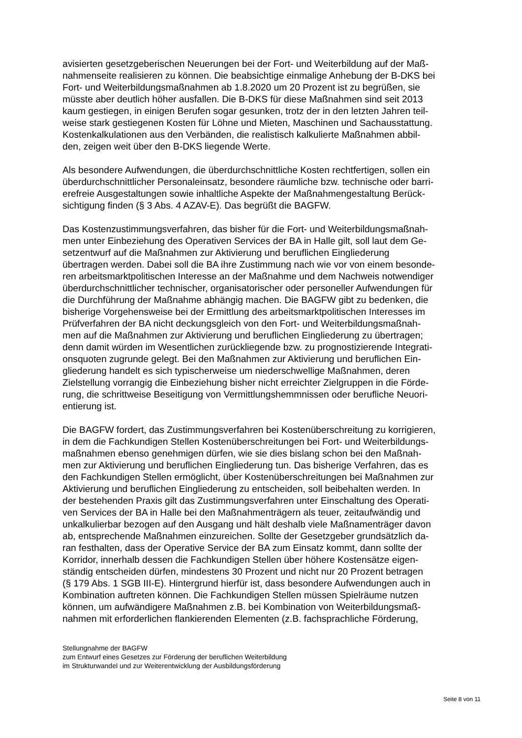avisierten gesetzgeberischen Neuerungen bei der Fort- und Weiterbildung auf der Maß-
nahmenseite realisieren zu können. Die beabsichtige einmalige Anhebung der B-DKS bei
Fort- und Weiterbildungsmaßnahmen ab 1.8.2020 um 20 Prozent ist zu begrüßen, sie
müsste aber deutlich höher ausfallen. Die B-DKS für diese Maßnahmen sind seit 2013
kaum gestiegen, in einigen Berufen sogar gesunken, trotz der in den letzten Jahren teil-
weise stark gestiegenen Kosten für Löhne und Mieten, Maschinen und Sachausstattung.
Kostenkalkulationen aus den Verbänden, die realistisch kalkulierte Maßnahmen abbil-
den, zeigen weit über den B-DKS liegende Werte.
Als besondere Aufwendungen, die überdurchschnittliche Kosten rechtfertigen, sollen ein
überdurchschnittlicher Personaleinsatz, besondere räumliche bzw. technische oder barri-
erefreie Ausgestaltungen sowie inhaltliche Aspekte der Maßnahmengestaltung Berück-
sichtigung finden (§ 3 Abs. 4 AZAV-E). Das begrüßt die BAGFW.
Das Kostenzustimmungsverfahren, das bisher für die Fort- und Weiterbildungsmaßnah-
men unter Einbeziehung des Operativen Services der BA in Halle gilt, soll laut dem Ge-
setzentwurf auf die Maßnahmen zur Aktivierung und beruflichen Eingliederung
übertragen werden. Dabei soll die BA ihre Zustimmung nach wie vor von einem besonde-
ren arbeitsmarktpolitischen Interesse an der Maßnahme und dem Nachweis notwendiger
überdurchschnittlicher technischer, organisatorischer oder personeller Aufwendungen für
die Durchführung der Maßnahme abhängig machen. Die BAGFW gibt zu bedenken, die
bisherige Vorgehensweise bei der Ermittlung des arbeitsmarktpolitischen Interesses im
Prüfverfahren der BA nicht deckungsgleich von den Fort- und Weiterbildungsmaßnah-
men auf die Maßnahmen zur Aktivierung und beruflichen Eingliederung zu übertragen;
denn damit würden im Wesentlichen zurückliegende bzw. zu prognostizierende Integrati-
onsquoten zugrunde gelegt. Bei den Maßnahmen zur Aktivierung und beruflichen Ein-
gliederung handelt es sich typischerweise um niederschwellige Maßnahmen, deren
Zielstellung vorrangig die Einbeziehung bisher nicht erreichter Zielgruppen in die Förde-
rung, die schrittweise Beseitigung von Vermittlungshemmnissen oder berufliche Neuori-
entierung ist.
Die BAGFW fordert, das Zustimmungsverfahren bei Kostenüberschreitung zu korrigieren,
in dem die Fachkundigen Stellen Kostenüberschreitungen bei Fort- und Weiterbildungs-
maßnahmen ebenso genehmigen dürfen, wie sie dies bislang schon bei den Maßnah-
men zur Aktivierung und beruflichen Eingliederung tun. Das bisherige Verfahren, das es
den Fachkundigen Stellen ermöglicht, über Kostenüberschreitungen bei Maßnahmen zur
Aktivierung und beruflichen Eingliederung zu entscheiden, soll beibehalten werden. In
der bestehenden Praxis gilt das Zustimmungsverfahren unter Einschaltung des Operati-
ven Services der BA in Halle bei den Maßnahmenträgern als teuer, zeitaufwändig und
unkalkulierbar bezogen auf den Ausgang und hält deshalb viele Maßnamenträger davon
ab, entsprechende Maßnahmen einzureichen. Sollte der Gesetzgeber grundsätzlich da-
ran festhalten, dass der Operative Service der BA zum Einsatz kommt, dann sollte der
Korridor, innerhalb dessen die Fachkundigen Stellen über höhere Kostensätze eigen-
ständig entscheiden dürfen, mindestens 30 Prozent und nicht nur 20 Prozent betragen
(§ 179 Abs. 1 SGB III-E). Hintergrund hierfür ist, dass besondere Aufwendungen auch in
Kombination auftreten können. Die Fachkundigen Stellen müssen Spielräume nutzen
können, um aufwändigere Maßnahmen z.B. bei Kombination von Weiterbildungsmaß-
nahmen mit erforderlichen flankierenden Elementen (z.B. fachsprachliche Förderung,
Stellungnahme der BAGFW
zum Entwurf eines Gesetzes zur Förderung der beruflichen Weiterbildung
im Strukturwandel und zur Weiterentwicklung der Ausbildungsförderung
Seite 8 von 11